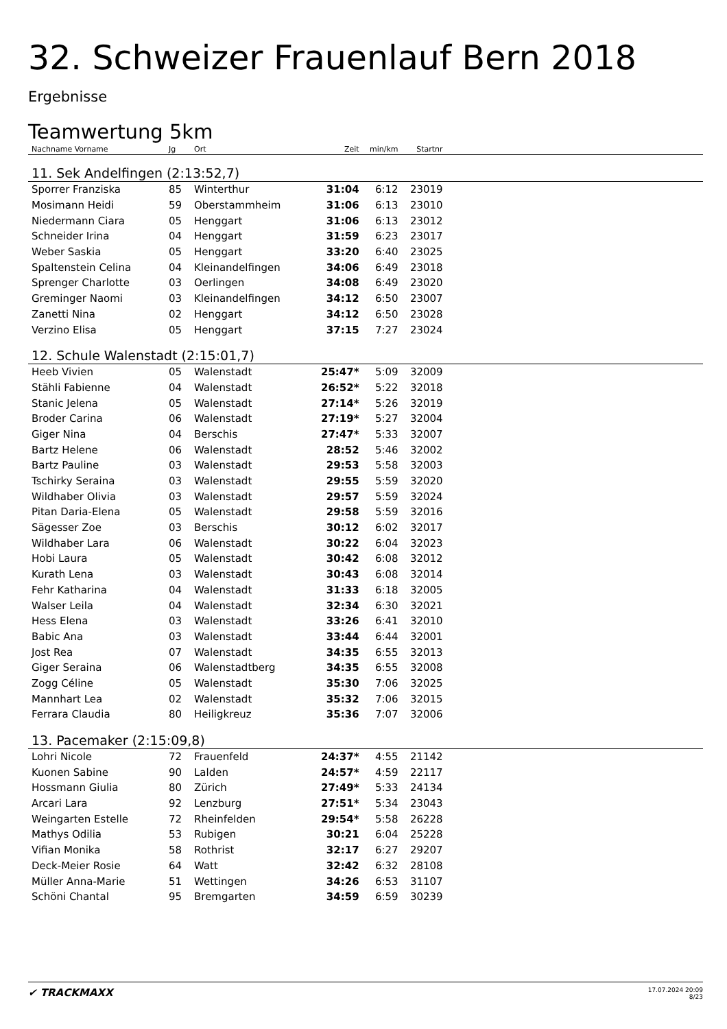32. Schweizer Frauenlauf Bern 2018
Ergebnisse
Teamwertung 5km
| Nachname Vorname | Jg | Ort | Zeit | min/km | Startnr | |
| --- | --- | --- | --- | --- | --- | --- |
| 11. Sek Andelfingen (2:13:52,7) | | | | | | |
| Sporrer Franziska | 85 | Winterthur | 31:04 | 6:12 | 23019 | |
| Mosimann Heidi | 59 | Oberstammheim | 31:06 | 6:13 | 23010 | |
| Niedermann Ciara | 05 | Henggart | 31:06 | 6:13 | 23012 | |
| Schneider Irina | 04 | Henggart | 31:59 | 6:23 | 23017 | |
| Weber Saskia | 05 | Henggart | 33:20 | 6:40 | 23025 | |
| Spaltenstein Celina | 04 | Kleinandelfingen | 34:06 | 6:49 | 23018 | |
| Sprenger Charlotte | 03 | Oerlingen | 34:08 | 6:49 | 23020 | |
| Greminger Naomi | 03 | Kleinandelfingen | 34:12 | 6:50 | 23007 | |
| Zanetti Nina | 02 | Henggart | 34:12 | 6:50 | 23028 | |
| Verzino Elisa | 05 | Henggart | 37:15 | 7:27 | 23024 | |
| 12. Schule Walenstadt (2:15:01,7) | | | | | | |
| Heeb Vivien | 05 | Walenstadt | 25:47* | 5:09 | 32009 | |
| Stähli Fabienne | 04 | Walenstadt | 26:52* | 5:22 | 32018 | |
| Stanic Jelena | 05 | Walenstadt | 27:14* | 5:26 | 32019 | |
| Broder Carina | 06 | Walenstadt | 27:19* | 5:27 | 32004 | |
| Giger Nina | 04 | Berschis | 27:47* | 5:33 | 32007 | |
| Bartz Helene | 06 | Walenstadt | 28:52 | 5:46 | 32002 | |
| Bartz Pauline | 03 | Walenstadt | 29:53 | 5:58 | 32003 | |
| Tschirky Seraina | 03 | Walenstadt | 29:55 | 5:59 | 32020 | |
| Wildhaber Olivia | 03 | Walenstadt | 29:57 | 5:59 | 32024 | |
| Pitan Daria-Elena | 05 | Walenstadt | 29:58 | 5:59 | 32016 | |
| Sägesser Zoe | 03 | Berschis | 30:12 | 6:02 | 32017 | |
| Wildhaber Lara | 06 | Walenstadt | 30:22 | 6:04 | 32023 | |
| Hobi Laura | 05 | Walenstadt | 30:42 | 6:08 | 32012 | |
| Kurath Lena | 03 | Walenstadt | 30:43 | 6:08 | 32014 | |
| Fehr Katharina | 04 | Walenstadt | 31:33 | 6:18 | 32005 | |
| Walser Leila | 04 | Walenstadt | 32:34 | 6:30 | 32021 | |
| Hess Elena | 03 | Walenstadt | 33:26 | 6:41 | 32010 | |
| Babic Ana | 03 | Walenstadt | 33:44 | 6:44 | 32001 | |
| Jost Rea | 07 | Walenstadt | 34:35 | 6:55 | 32013 | |
| Giger Seraina | 06 | Walenstadtberg | 34:35 | 6:55 | 32008 | |
| Zogg Céline | 05 | Walenstadt | 35:30 | 7:06 | 32025 | |
| Mannhart Lea | 02 | Walenstadt | 35:32 | 7:06 | 32015 | |
| Ferrara Claudia | 80 | Heiligkreuz | 35:36 | 7:07 | 32006 | |
| 13. Pacemaker (2:15:09,8) | | | | | | |
| Lohri Nicole | 72 | Frauenfeld | 24:37* | 4:55 | 21142 | |
| Kuonen Sabine | 90 | Lalden | 24:57* | 4:59 | 22117 | |
| Hossmann Giulia | 80 | Zürich | 27:49* | 5:33 | 24134 | |
| Arcari Lara | 92 | Lenzburg | 27:51* | 5:34 | 23043 | |
| Weingarten Estelle | 72 | Rheinfelden | 29:54* | 5:58 | 26228 | |
| Mathys Odilia | 53 | Rubigen | 30:21 | 6:04 | 25228 | |
| Vifian Monika | 58 | Rothrist | 32:17 | 6:27 | 29207 | |
| Deck-Meier Rosie | 64 | Watt | 32:42 | 6:32 | 28108 | |
| Müller Anna-Marie | 51 | Wettingen | 34:26 | 6:53 | 31107 | |
| Schöni Chantal | 95 | Bremgarten | 34:59 | 6:59 | 30239 | |
✔ TRACKMAXX
17.07.2024 20:09
8/23